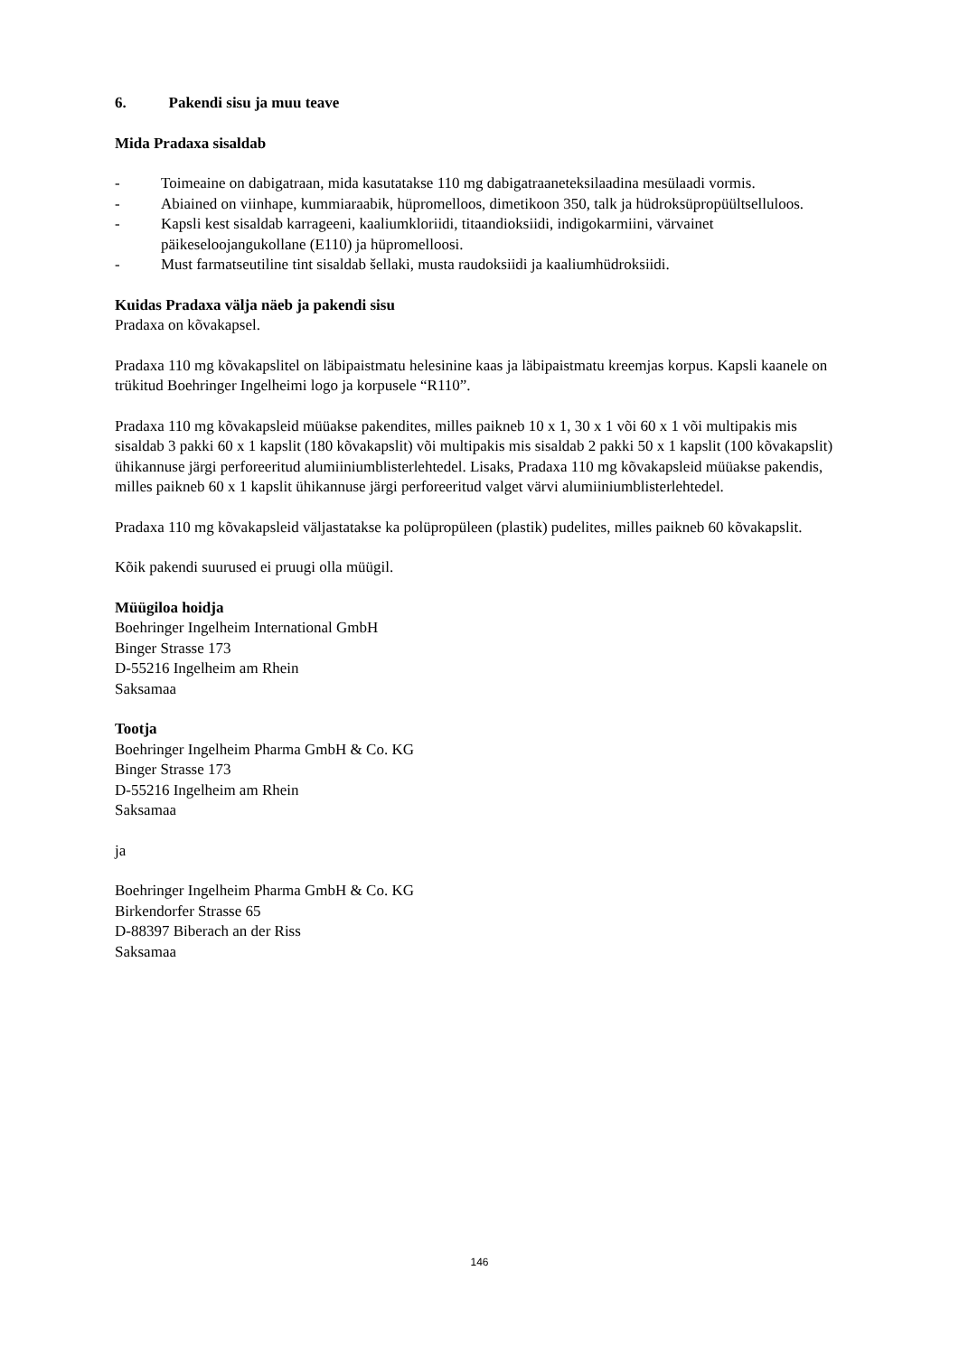6. Pakendi sisu ja muu teave
Mida Pradaxa sisaldab
- Toimeaine on dabigatraan, mida kasutatakse 110 mg dabigatraaneteksilaadina mesülaadi vormis.
- Abiained on viinhape, kummiaraabik, hüpromelloos, dimetikoon 350, talk ja hüdroksüpropüültselluloos.
- Kapsli kest sisaldab karrageeni, kaaliumkloriidi, titaandioksiidi, indigokarmiini, värvainet päikeseloojangukollane (E110) ja hüpromelloosi.
- Must farmatseutiline tint sisaldab šellaki, musta raudoksiidi ja kaaliumhüdroksiidi.
Kuidas Pradaxa välja näeb ja pakendi sisu
Pradaxa on kõvakapsel.
Pradaxa 110 mg kõvakapslitel on läbipaistmatu helesinine kaas ja läbipaistmatu kreemjas korpus. Kapsli kaanele on trükitud Boehringer Ingelheimi logo ja korpusele “R110”.
Pradaxa 110 mg kõvakapsleid müüakse pakendites, milles paikneb 10 x 1, 30 x 1 või 60 x 1 või multipakis mis sisaldab 3 pakki 60 x 1 kapslit (180 kõvakapslit) või multipakis mis sisaldab 2 pakki 50 x 1 kapslit (100 kõvakapslit) ühikannuse järgi perforeeritud alumiiniumblisterlehtedel. Lisaks, Pradaxa 110 mg kõvakapsleid müüakse pakendis, milles paikneb 60 x 1 kapslit ühikannuse järgi perforeeritud valget värvi alumiiniumblisterlehtedel.
Pradaxa 110 mg kõvakapsleid väljastatakse ka polüpropüleen (plastik) pudelites, milles paikneb 60 kõvakapslit.
Kõik pakendi suurused ei pruugi olla müügil.
Müügiloa hoidja
Boehringer Ingelheim International GmbH
Binger Strasse 173
D-55216 Ingelheim am Rhein
Saksamaa
Tootja
Boehringer Ingelheim Pharma GmbH & Co. KG
Binger Strasse 173
D-55216 Ingelheim am Rhein
Saksamaa
ja
Boehringer Ingelheim Pharma GmbH & Co. KG
Birkendorfer Strasse 65
D-88397 Biberach an der Riss
Saksamaa
146